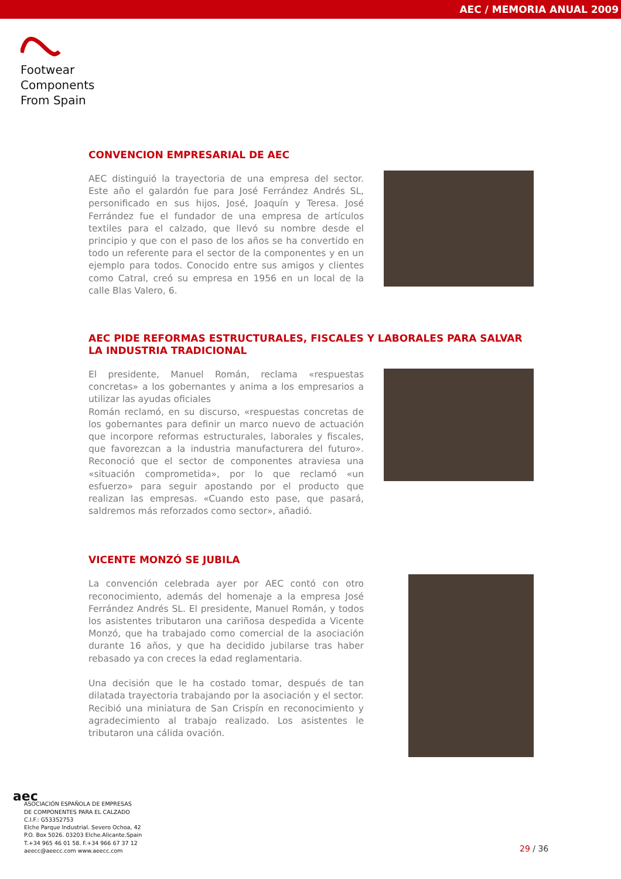AEC / MEMORIA ANUAL 2009
Footwear
Components
From Spain
CONVENCION EMPRESARIAL DE AEC
AEC distinguió la trayectoria de una empresa del sector. Este año el galardón fue para José Ferrández Andrés SL, personificado en sus hijos, José, Joaquín y Teresa. José Ferrández fue el fundador de una empresa de artículos textiles para el calzado, que llevó su nombre desde el principio y que con el paso de los años se ha convertido en todo un referente para el sector de la componentes y en un ejemplo para todos. Conocido entre sus amigos y clientes como Catral, creó su empresa en 1956 en un local de la calle Blas Valero, 6.
AEC PIDE REFORMAS ESTRUCTURALES, FISCALES Y LABORALES PARA SALVAR LA INDUSTRIA TRADICIONAL
El presidente, Manuel Román, reclama «respuestas concretas» a los gobernantes y anima a los empresarios a utilizar las ayudas oficiales
Román reclamó, en su discurso, «respuestas concretas de los gobernantes para definir un marco nuevo de actuación que incorpore reformas estructurales, laborales y fiscales, que favorezcan a la industria manufacturera del futuro». Reconoció que el sector de componentes atraviesa una «situación comprometida», por lo que reclamó «un esfuerzo» para seguir apostando por el producto que realizan las empresas. «Cuando esto pase, que pasará, saldremos más reforzados como sector», añadió.
VICENTE MONZÓ SE JUBILA
La convención celebrada ayer por AEC contó con otro reconocimiento, además del homenaje a la empresa José Ferrández Andrés SL. El presidente, Manuel Román, y todos los asistentes tributaron una cariñosa despedida a Vicente Monzó, que ha trabajado como comercial de la asociación durante 16 años, y que ha decidido jubilarse tras haber rebasado ya con creces la edad reglamentaria.
Una decisión que le ha costado tomar, después de tan dilatada trayectoria trabajando por la asociación y el sector. Recibió una miniatura de San Crispín en reconocimiento y agradecimiento al trabajo realizado. Los asistentes le tributaron una cálida ovación.
aec
ASOCIACIÓN ESPAÑOLA DE EMPRESAS
DE COMPONENTES PARA EL CALZADO
C.I.F.: G53352753
Elche Parque Industrial. Severo Ochoa, 42
P.O. Box 5026. 03203 Elche.Alicante.Spain
T.+34 965 46 01 58. F.+34 966 67 37 12
aeecc@aeecc.com www.aeecc.com
29 / 36